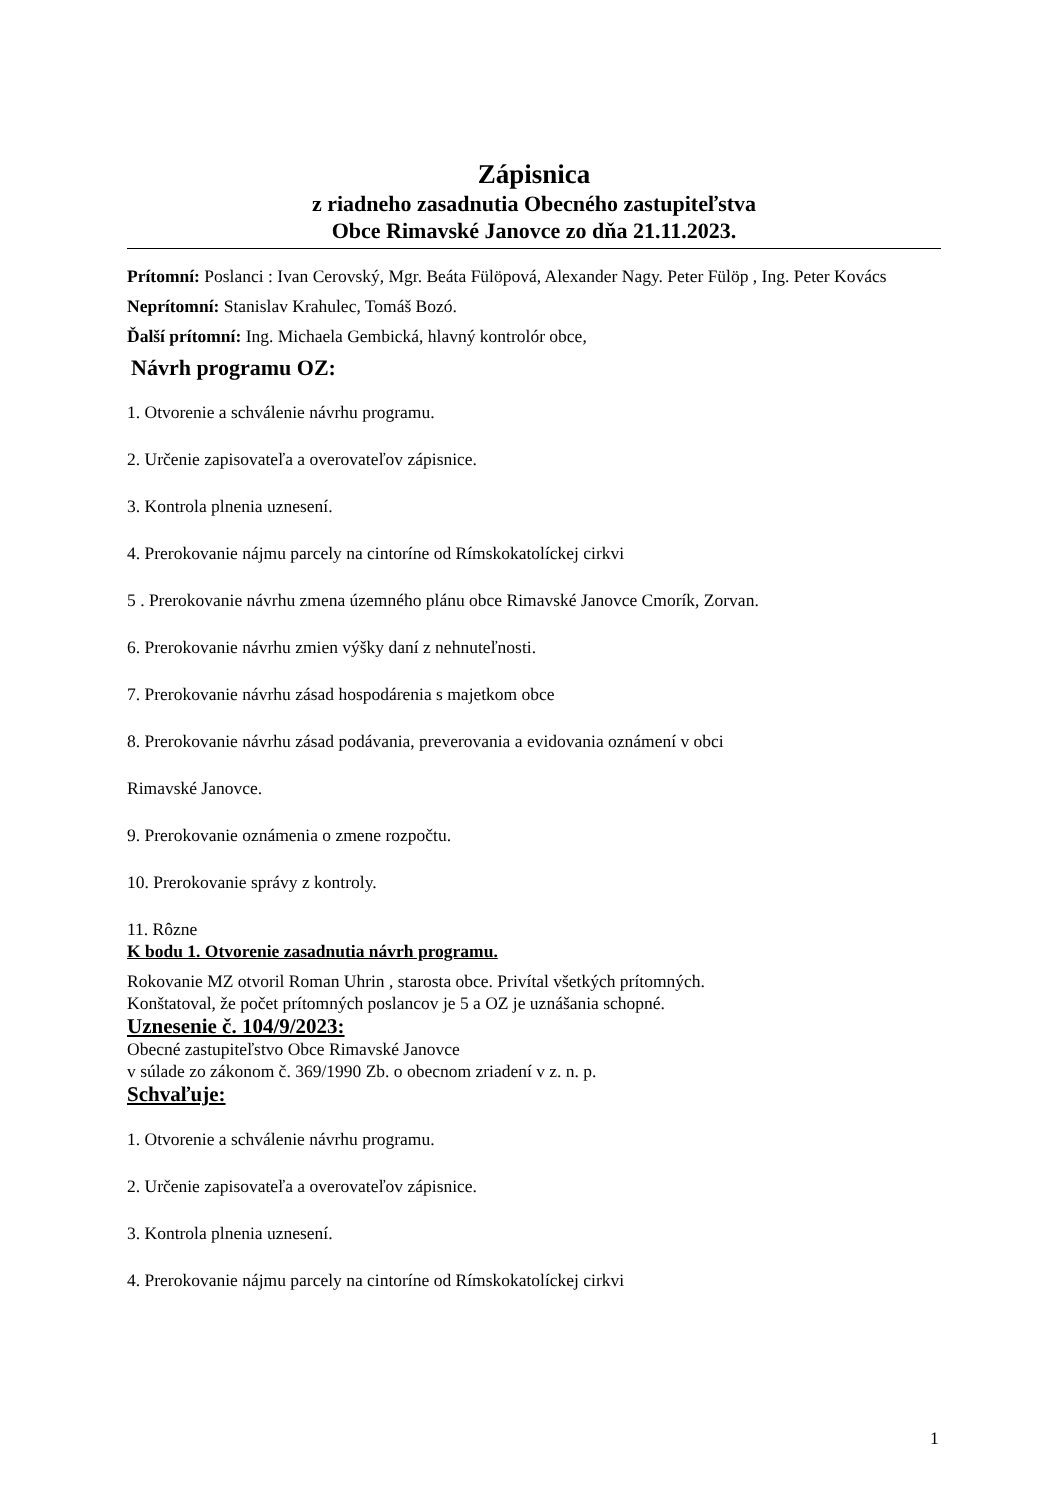Zápisnica
z riadneho zasadnutia Obecného zastupiteľstva
Obce Rimavské Janovce zo dňa 21.11.2023.
Prítomní: Poslanci : Ivan Cerovský, Mgr. Beáta Fülöpová, Alexander Nagy. Peter Fülöp , Ing. Peter Kovács
Neprítomní: Stanislav Krahulec, Tomáš Bozó.
Ďalší prítomní: Ing. Michaela Gembická, hlavný kontrolór obce,
Návrh programu OZ:
1. Otvorenie a schválenie návrhu programu.
2. Určenie zapisovateľa a overovateľov zápisnice.
3. Kontrola plnenia uznesení.
4. Prerokovanie nájmu parcely na cintoríne od Rímskokatolíckej cirkvi
5 . Prerokovanie návrhu zmena územného plánu obce Rimavské Janovce Cmorík, Zorvan.
6. Prerokovanie návrhu zmien výšky daní z nehnuteľnosti.
7. Prerokovanie návrhu zásad hospodárenia s majetkom obce
8. Prerokovanie návrhu zásad podávania, preverovania a evidovania oznámení v obci
Rimavské Janovce.
9. Prerokovanie oznámenia o zmene rozpočtu.
10. Prerokovanie správy z kontroly.
11. Rôzne
K bodu 1. Otvorenie zasadnutia návrh programu.
Rokovanie MZ otvoril Roman Uhrin , starosta obce. Privítal všetkých prítomných.
Konštatoval, že počet prítomných poslancov je 5 a OZ je uznášania schopné.
Uznesenie č. 104/9/2023:
Obecné zastupiteľstvo Obce Rimavské Janovce
v súlade zo zákonom č. 369/1990 Zb. o obecnom zriadení v z. n. p.
Schvaľuje:
1. Otvorenie a schválenie návrhu programu.
2. Určenie zapisovateľa a overovateľov zápisnice.
3. Kontrola plnenia uznesení.
4. Prerokovanie nájmu parcely na cintoríne od Rímskokatolíckej cirkvi
1